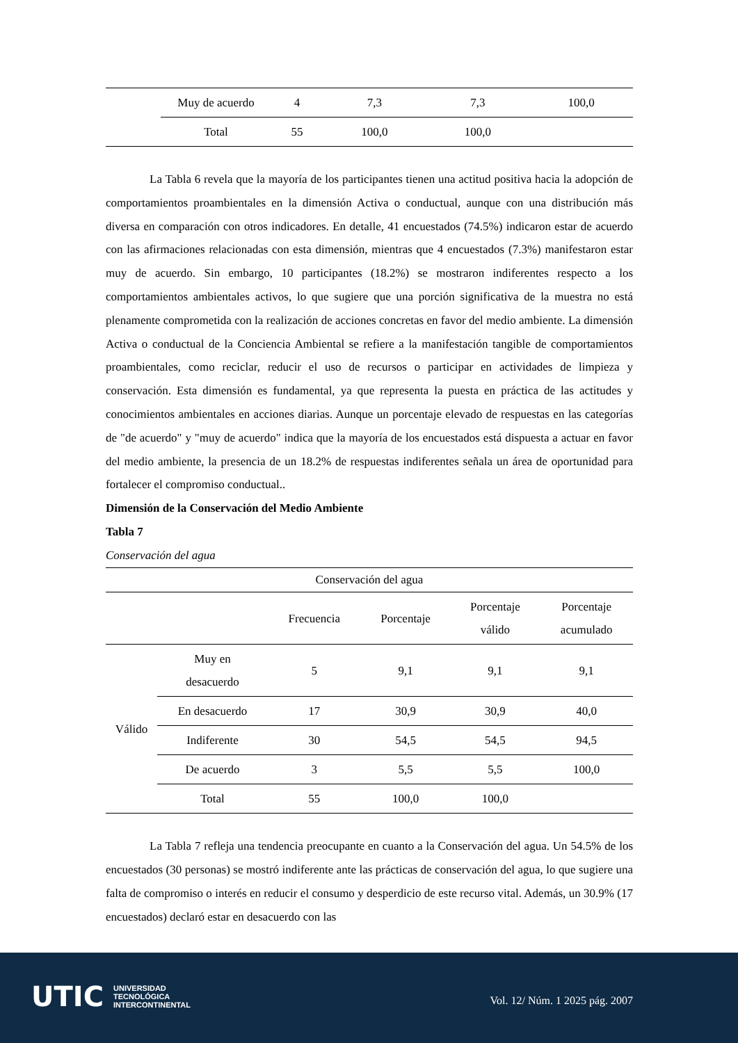| | Muy de acuerdo | 4 | 7,3 | 7,3 | 100,0 |
| | Total | 55 | 100,0 | 100,0 | |
La Tabla 6 revela que la mayoría de los participantes tienen una actitud positiva hacia la adopción de comportamientos proambientales en la dimensión Activa o conductual, aunque con una distribución más diversa en comparación con otros indicadores. En detalle, 41 encuestados (74.5%) indicaron estar de acuerdo con las afirmaciones relacionadas con esta dimensión, mientras que 4 encuestados (7.3%) manifestaron estar muy de acuerdo. Sin embargo, 10 participantes (18.2%) se mostraron indiferentes respecto a los comportamientos ambientales activos, lo que sugiere que una porción significativa de la muestra no está plenamente comprometida con la realización de acciones concretas en favor del medio ambiente. La dimensión Activa o conductual de la Conciencia Ambiental se refiere a la manifestación tangible de comportamientos proambientales, como reciclar, reducir el uso de recursos o participar en actividades de limpieza y conservación. Esta dimensión es fundamental, ya que representa la puesta en práctica de las actitudes y conocimientos ambientales en acciones diarias. Aunque un porcentaje elevado de respuestas en las categorías de "de acuerdo" y "muy de acuerdo" indica que la mayoría de los encuestados está dispuesta a actuar en favor del medio ambiente, la presencia de un 18.2% de respuestas indiferentes señala un área de oportunidad para fortalecer el compromiso conductual..
Dimensión de la Conservación del Medio Ambiente
Tabla 7
Conservación del agua
| Conservación del agua | | | | | |
| --- | --- | --- | --- | --- | --- |
| | | Frecuencia | Porcentaje | Porcentaje válido | Porcentaje acumulado |
| Válido | Muy en desacuerdo | 5 | 9,1 | 9,1 | 9,1 |
| | En desacuerdo | 17 | 30,9 | 30,9 | 40,0 |
| | Indiferente | 30 | 54,5 | 54,5 | 94,5 |
| | De acuerdo | 3 | 5,5 | 5,5 | 100,0 |
| | Total | 55 | 100,0 | 100,0 | |
La Tabla 7 refleja una tendencia preocupante en cuanto a la Conservación del agua. Un 54.5% de los encuestados (30 personas) se mostró indiferente ante las prácticas de conservación del agua, lo que sugiere una falta de compromiso o interés en reducir el consumo y desperdicio de este recurso vital. Además, un 30.9% (17 encuestados) declaró estar en desacuerdo con las
UTIC UNIVERSIDAD
TECNOLÓGICA
INTERCONTINENTAL
Vol. 12/ Núm. 1 2025 pág. 2007